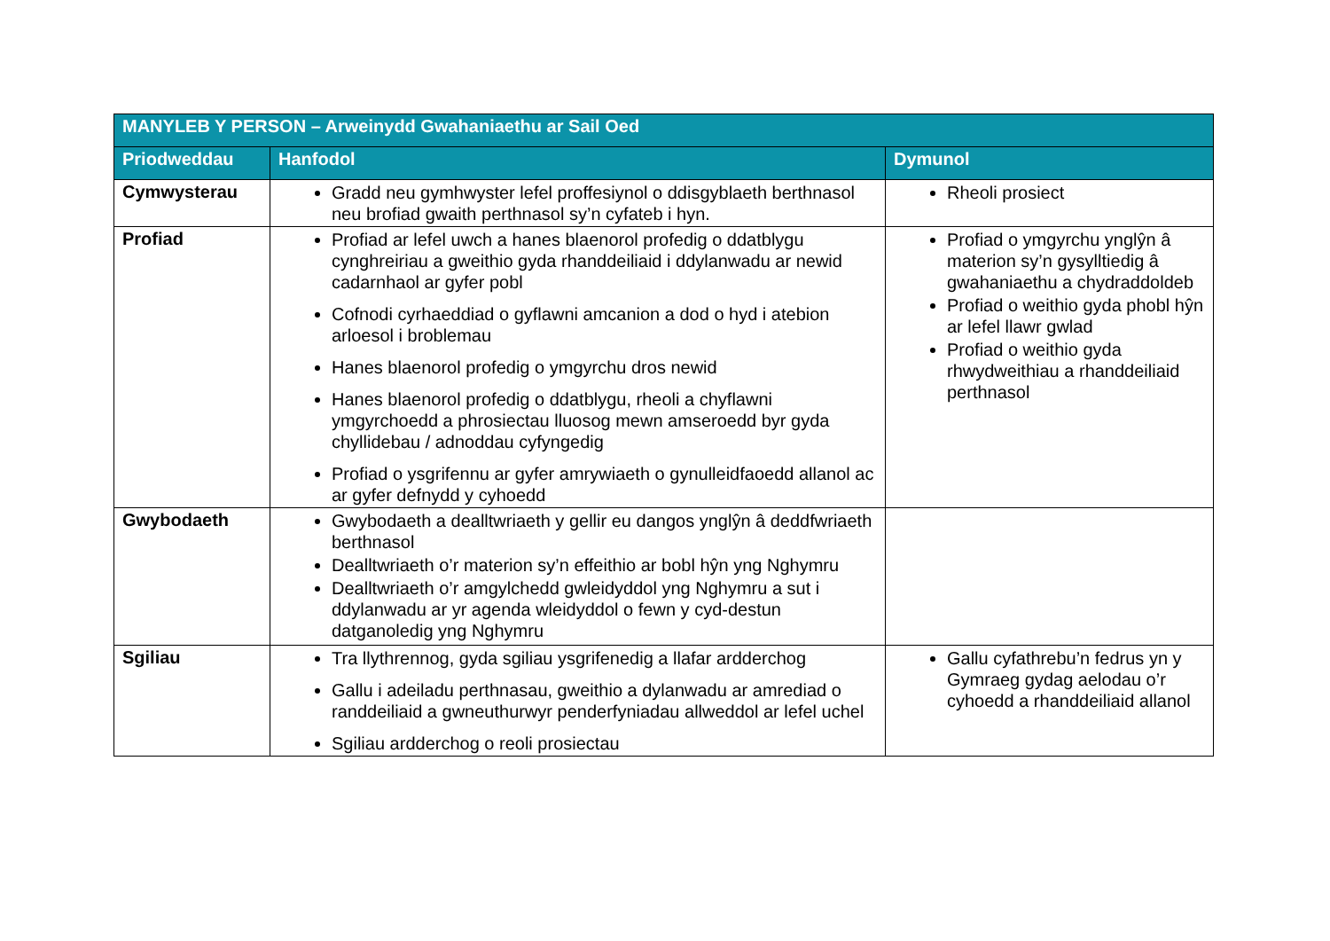| MANYLEB Y PERSON – Arweinydd Gwahaniaethu ar Sail Oed | | |
| --- | --- | --- |
| Priodweddau | Hanfodol | Dymunol |
| Cymwysterau | Gradd neu gymhwyster lefel proffesiynol o ddisgyblaeth berthnasol neu brofiad gwaith perthnasol sy’n cyfateb i hyn. | Rheoli prosiect |
| Profiad | Profiad ar lefel uwch a hanes blaenorol profedig o ddatblygu cynghreiriau a gweithio gyda rhanddeiliaid i ddylanwadu ar newid cadarnhaol ar gyfer pobl Cofnodi cyrhaeddiad o gyflawni amcanion a dod o hyd i atebion arloesol i broblemau Hanes blaenorol profedig o ymgyrchu dros newid Hanes blaenorol profedig o ddatblygu, rheoli a chyflawni ymgyrchoedd a phrosiectau lluosog mewn amseroedd byr gyda chyllidebau / adnoddau cyfyngedig Profiad o ysgrifennu ar gyfer amrywiaeth o gynulleidfaoedd allanol ac ar gyfer defnydd y cyhoedd | Profiad o ymgyrchu ynglŷn â materion sy’n gysylltiedig â gwahaniaethu a chydraddoldeb Profiad o weithio gyda phobl hŷn ar lefel llawr gwlad Profiad o weithio gyda rhwydweithiau a rhanddeiliaid perthnasol |
| Gwybodaeth | Gwybodaeth a dealltwriaeth y gellir eu dangos ynglŷn â deddfwriaeth berthnasol Dealltwriaeth o’r materion sy’n effeithio ar bobl hŷn yng Nghymru Dealltwriaeth o’r amgylchedd gwleidyddol yng Nghymru a sut i ddylanwadu ar yr agenda wleidyddol o fewn y cyd-destun datganoledig yng Nghymru | |
| Sgiliau | Tra llythrennog, gyda sgiliau ysgrifenedig a llafar ardderchog Gallu i adeiladu perthnasau, gweithio a dylanwadu ar amrediad o randdeiliaid a gwneuthurwyr penderfyniadau allweddol ar lefel uchel Sgiliau ardderchog o reoli prosiectau | Gallu cyfathrebu’n fedrus yn y Gymraeg gydag aelodau o’r cyhoedd a rhanddeiliaid allanol |